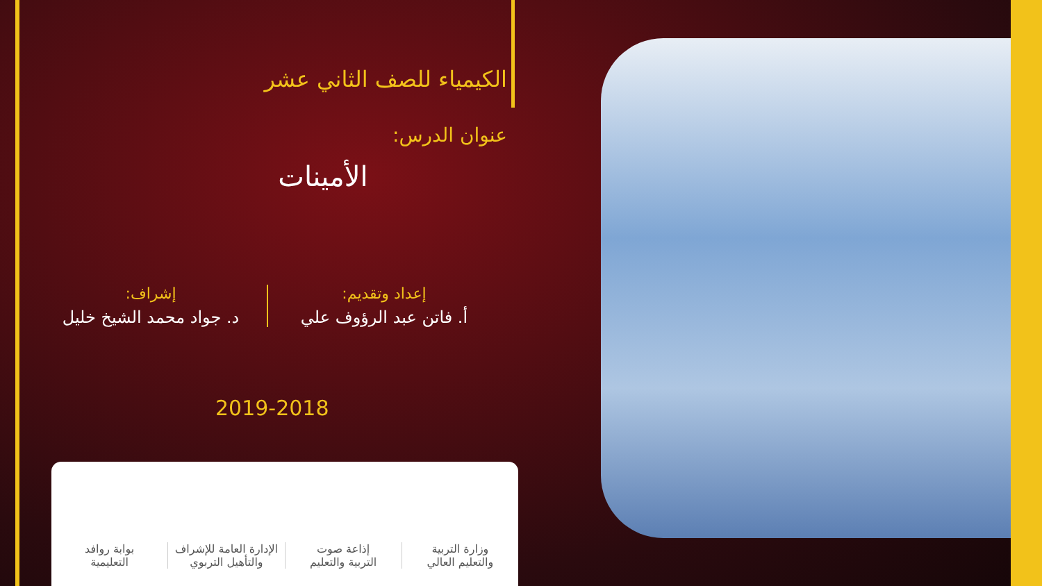الكيمياء للصف الثاني عشر
عنوان الدرس:
الأمينات
إعداد وتقديم:
أ. فاتن عبد الرؤوف علي
إشراف:
د. جواد محمد الشيخ خليل
2019-2018
وزارة التربية
والتعليم العالي
إذاعة صوت
التربية والتعليم
الإدارة العامة للإشراف
والتأهيل التربوي
بوابة روافد
التعليمية